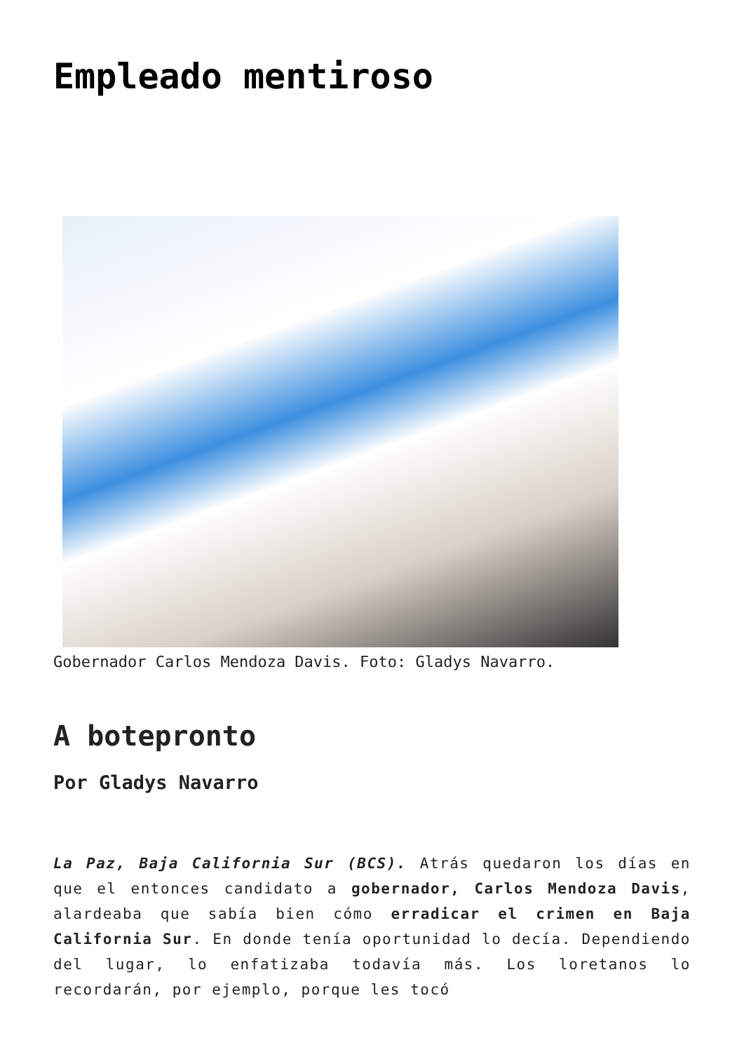Empleado mentiroso
Gobernador Carlos Mendoza Davis. Foto: Gladys Navarro.
A botepronto
Por Gladys Navarro
La Paz, Baja California Sur (BCS). Atrás quedaron los días en que el entonces candidato a gobernador, Carlos Mendoza Davis, alardeaba que sabía bien cómo erradicar el crimen en Baja California Sur. En donde tenía oportunidad lo decía. Dependiendo del lugar, lo enfatizaba todavía más. Los loretanos lo recordarán, por ejemplo, porque les tocó